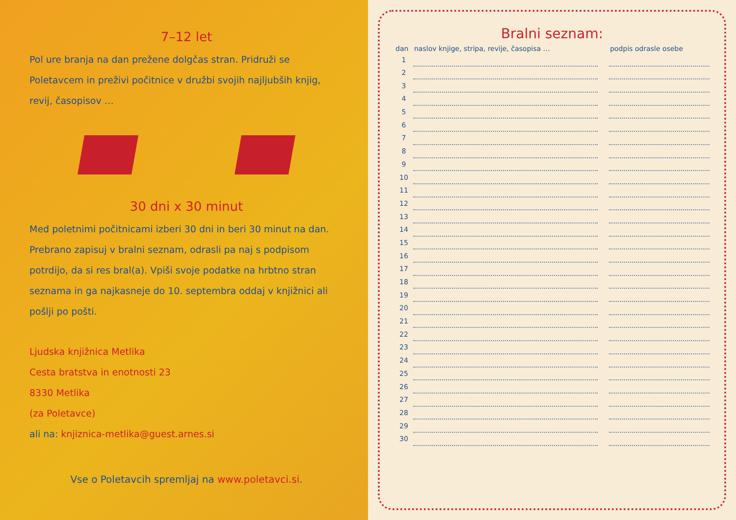7–12 let
Pol ure branja na dan prežene dolgčas stran. Pridruži se Poletavcem in preživi počitnice v družbi svojih najljubših knjig, revij, časopisov …
30 dni x 30 minut
Med poletnimi počitnicami izberi 30 dni in beri 30 minut na dan. Prebrano zapisuj v bralni seznam, odrasli pa naj s podpisom potrdijo, da si res bral(a). Vpiši svoje podatke na hrbtno stran seznama in ga najkasneje do 10. septembra oddaj v knjižnici ali pošlji po pošti.
Ljudska knjižnica Metlika
Cesta bratstva in enotnosti 23
8330 Metlika
(za Poletavce)
ali na: knjiznica-metlika@guest.arnes.si
Vse o Poletavcih spremljaj na www.poletavci.si.
Bralni seznam:
| dan | naslov knjige, stripa, revije, časopisa … | | podpis odrasle osebe |
| --- | --- | --- | --- |
| 1 | | | |
| 2 | | | |
| 3 | | | |
| 4 | | | |
| 5 | | | |
| 6 | | | |
| 7 | | | |
| 8 | | | |
| 9 | | | |
| 10 | | | |
| 11 | | | |
| 12 | | | |
| 13 | | | |
| 14 | | | |
| 15 | | | |
| 16 | | | |
| 17 | | | |
| 18 | | | |
| 19 | | | |
| 20 | | | |
| 21 | | | |
| 22 | | | |
| 23 | | | |
| 24 | | | |
| 25 | | | |
| 26 | | | |
| 27 | | | |
| 28 | | | |
| 29 | | | |
| 30 | | | |